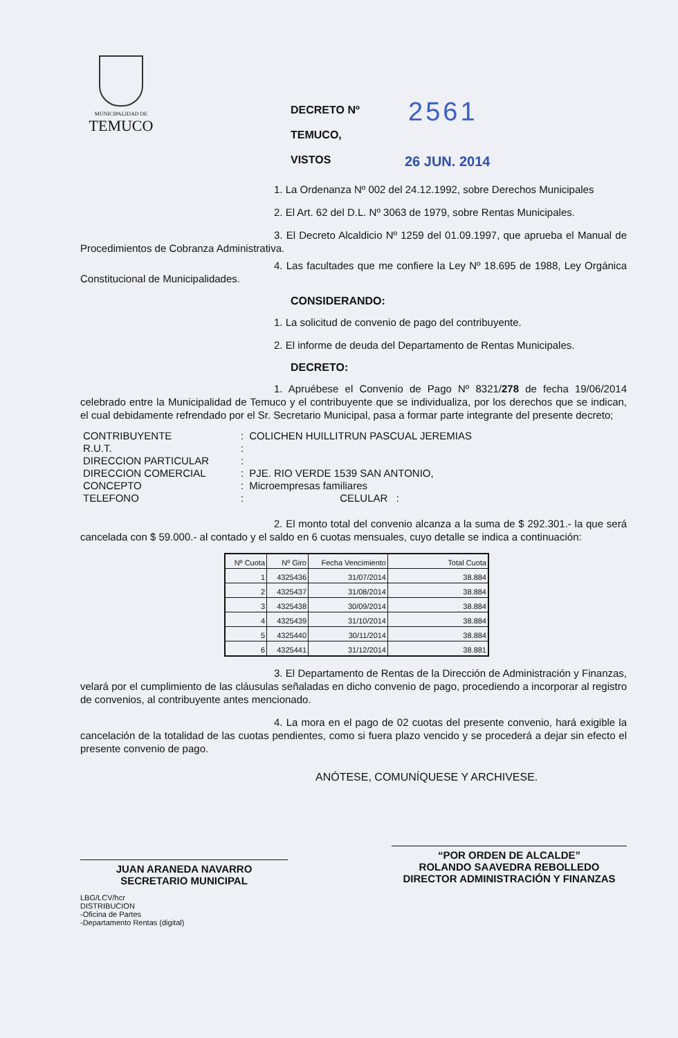MUNICIPALIDAD DE
TEMUCO
2561
26 JUN. 2014
DECRETO Nº
TEMUCO,
VISTOS
1. La Ordenanza Nº 002 del 24.12.1992, sobre Derechos Municipales
2. El Art. 62 del D.L. Nº 3063 de 1979, sobre Rentas Municipales.
3. El Decreto Alcaldicio Nº 1259 del 01.09.1997, que aprueba el Manual de Procedimientos de Cobranza Administrativa.
4. Las facultades que me confiere la Ley Nº 18.695 de 1988, Ley Orgánica Constitucional de Municipalidades.
CONSIDERANDO:
1. La solicitud de convenio de pago del contribuyente.
2. El informe de deuda del Departamento de Rentas Municipales.
DECRETO:
1. Apruébese el Convenio de Pago Nº 8321/278 de fecha 19/06/2014 celebrado entre la Municipalidad de Temuco y el contribuyente que se individualiza, por los derechos que se indican, el cual debidamente refrendado por el Sr. Secretario Municipal, pasa a formar parte integrante del presente decreto;
| CONTRIBUYENTE | : | COLICHEN HUILLITRUN PASCUAL JEREMIAS |
| R.U.T. | : | |
| DIRECCION PARTICULAR | : | |
| DIRECCION COMERCIAL | : | PJE. RIO VERDE 1539 SAN ANTONIO, |
| CONCEPTO | : | Microempresas familiares |
| TELEFONO | : | CELULAR : |
2. El monto total del convenio alcanza a la suma de $ 292.301.- la que será cancelada con $ 59.000.- al contado y el saldo en 6 cuotas mensuales, cuyo detalle se indica a continuación:
| Nº Cuota | Nº Giro | Fecha Vencimiento | Total Cuota |
| --- | --- | --- | --- |
| 1 | 4325436 | 31/07/2014 | 38.884 |
| 2 | 4325437 | 31/08/2014 | 38.884 |
| 3 | 4325438 | 30/09/2014 | 38.884 |
| 4 | 4325439 | 31/10/2014 | 38.884 |
| 5 | 4325440 | 30/11/2014 | 38.884 |
| 6 | 4325441 | 31/12/2014 | 38.881 |
3. El Departamento de Rentas de la Dirección de Administración y Finanzas, velará por el cumplimiento de las cláusulas señaladas en dicho convenio de pago, procediendo a incorporar al registro de convenios, al contribuyente antes mencionado.
4. La mora en el pago de 02 cuotas del presente convenio, hará exigible la cancelación de la totalidad de las cuotas pendientes, como si fuera plazo vencido y se procederá a dejar sin efecto el presente convenio de pago.
ANÓTESE, COMUNÍQUESE Y ARCHIVESE.
JUAN ARANEDA NAVARRO
SECRETARIO MUNICIPAL
“POR ORDEN DE ALCALDE”
ROLANDO SAAVEDRA REBOLLEDO
DIRECTOR ADMINISTRACIÓN Y FINANZAS
LBG/LCV/hcr
DISTRIBUCION
-Oficina de Partes
-Departamento Rentas (digital)